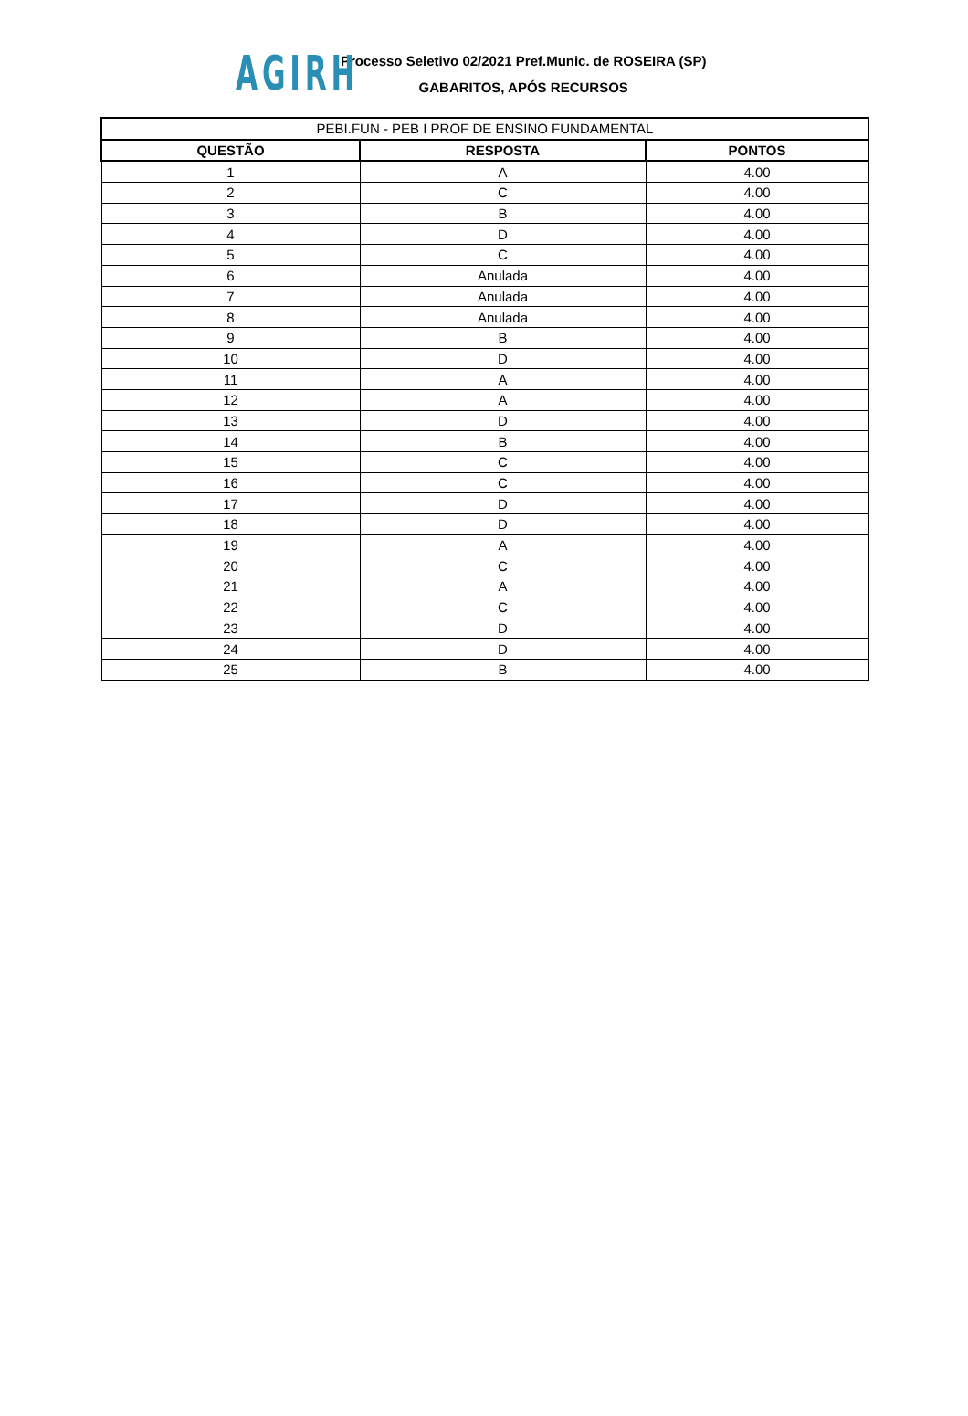AGIRH
Processo Seletivo 02/2021 Pref.Munic. de ROSEIRA (SP)
GABARITOS, APÓS RECURSOS
| PEBI.FUN - PEB I PROF DE ENSINO FUNDAMENTAL | | |
| --- | --- | --- |
| QUESTÃO | RESPOSTA | PONTOS |
| 1 | A | 4.00 |
| 2 | C | 4.00 |
| 3 | B | 4.00 |
| 4 | D | 4.00 |
| 5 | C | 4.00 |
| 6 | Anulada | 4.00 |
| 7 | Anulada | 4.00 |
| 8 | Anulada | 4.00 |
| 9 | B | 4.00 |
| 10 | D | 4.00 |
| 11 | A | 4.00 |
| 12 | A | 4.00 |
| 13 | D | 4.00 |
| 14 | B | 4.00 |
| 15 | C | 4.00 |
| 16 | C | 4.00 |
| 17 | D | 4.00 |
| 18 | D | 4.00 |
| 19 | A | 4.00 |
| 20 | C | 4.00 |
| 21 | A | 4.00 |
| 22 | C | 4.00 |
| 23 | D | 4.00 |
| 24 | D | 4.00 |
| 25 | B | 4.00 |